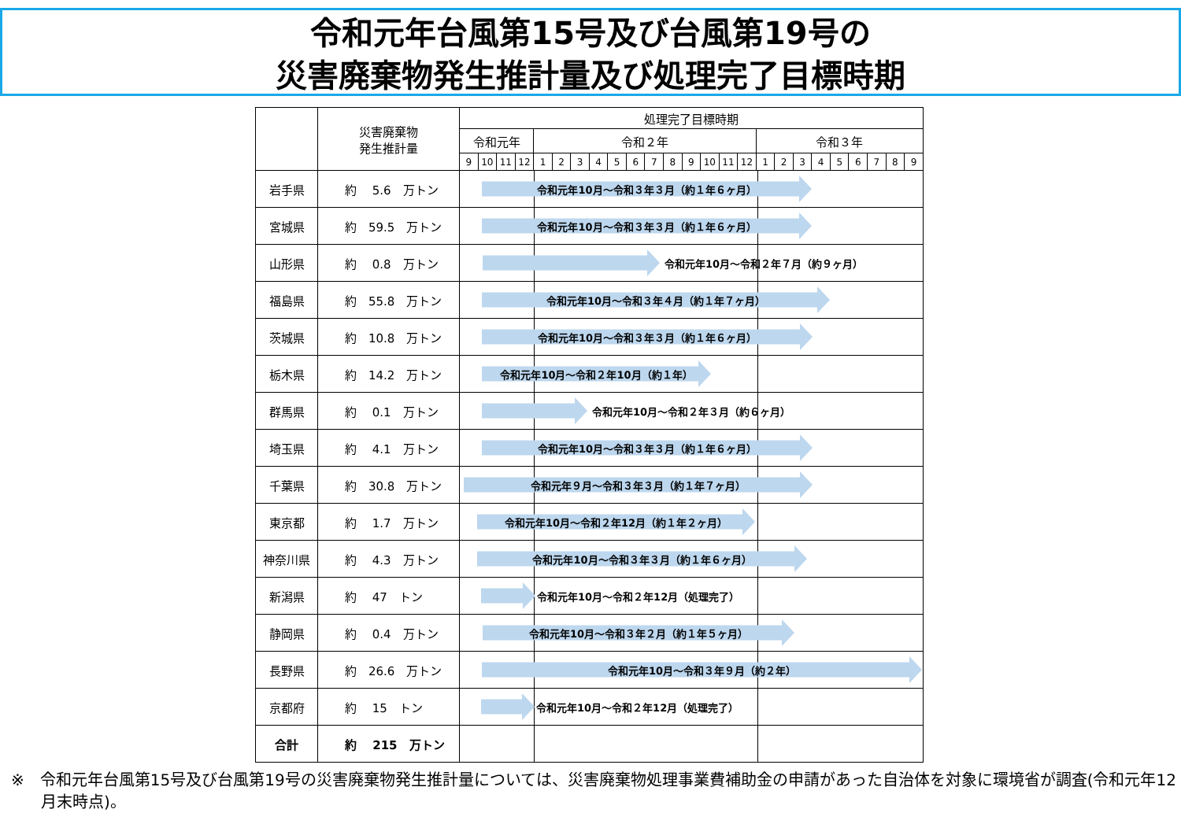令和元年台風第15号及び台風第19号の
災害廃棄物発生推計量及び処理完了目標時期
| | 災害廃棄物 発生推計量 | 処理完了目標時期 | | | | | | | | | | | | | | | | | | | | | | | | |
| --- | --- | --- | --- | --- | --- | --- | --- | --- | --- | --- | --- | --- | --- | --- | --- | --- | --- | --- | --- | --- | --- | --- | --- | --- | --- | --- |
| | | 令和元年 | | | | 令和２年 | | | | | | | | | | | | 令和３年 | | | | | | | | |
| | | 9 | 10 | 11 | 12 | 1 | 2 | 3 | 4 | 5 | 6 | 7 | 8 | 9 | 10 | 11 | 12 | 1 | 2 | 3 | 4 | 5 | 6 | 7 | 8 | 9 |
| 岩手県 | 約 5.6 万トン | 令和元年10月～令和３年３月（約１年６ヶ月） | | | | | | | | | | | | | | | | | | | | | | | | |
| 宮城県 | 約 59.5 万トン | 令和元年10月～令和３年３月（約１年６ヶ月） | | | | | | | | | | | | | | | | | | | | | | | | |
| 山形県 | 約 0.8 万トン | 令和元年10月～令和２年７月（約９ヶ月） | | | | | | | | | | | | | | | | | | | | | | | | |
| 福島県 | 約 55.8 万トン | 令和元年10月～令和３年４月（約１年７ヶ月） | | | | | | | | | | | | | | | | | | | | | | | | |
| 茨城県 | 約 10.8 万トン | 令和元年10月～令和３年３月（約１年６ヶ月） | | | | | | | | | | | | | | | | | | | | | | | | |
| 栃木県 | 約 14.2 万トン | 令和元年10月～令和２年10月（約１年） | | | | | | | | | | | | | | | | | | | | | | | | |
| 群馬県 | 約 0.1 万トン | 令和元年10月～令和２年３月（約６ヶ月） | | | | | | | | | | | | | | | | | | | | | | | | |
| 埼玉県 | 約 4.1 万トン | 令和元年10月～令和３年３月（約１年６ヶ月） | | | | | | | | | | | | | | | | | | | | | | | | |
| 千葉県 | 約 30.8 万トン | 令和元年９月～令和３年３月（約１年７ヶ月） | | | | | | | | | | | | | | | | | | | | | | | | |
| 東京都 | 約 1.7 万トン | 令和元年10月～令和２年12月（約１年２ヶ月） | | | | | | | | | | | | | | | | | | | | | | | | |
| 神奈川県 | 約 4.3 万トン | 令和元年10月～令和３年３月（約１年６ヶ月） | | | | | | | | | | | | | | | | | | | | | | | | |
| 新潟県 | 約 47 トン | 令和元年10月～令和２年12月（処理完了） | | | | | | | | | | | | | | | | | | | | | | | | |
| 静岡県 | 約 0.4 万トン | 令和元年10月～令和３年２月（約１年５ヶ月） | | | | | | | | | | | | | | | | | | | | | | | | |
| 長野県 | 約 26.6 万トン | 令和元年10月～令和３年９月（約２年） | | | | | | | | | | | | | | | | | | | | | | | | |
| 京都府 | 約 15 トン | 令和元年10月～令和２年12月（処理完了） | | | | | | | | | | | | | | | | | | | | | | | | |
| 合計 | 約 215 万トン | | | | | | | | | | | | | | | | | | | | | | | | | |
※　令和元年台風第15号及び台風第19号の災害廃棄物発生推計量については、災害廃棄物処理事業費補助金の申請があった自治体を対象に環境省が調査(令和元年12月末時点)。